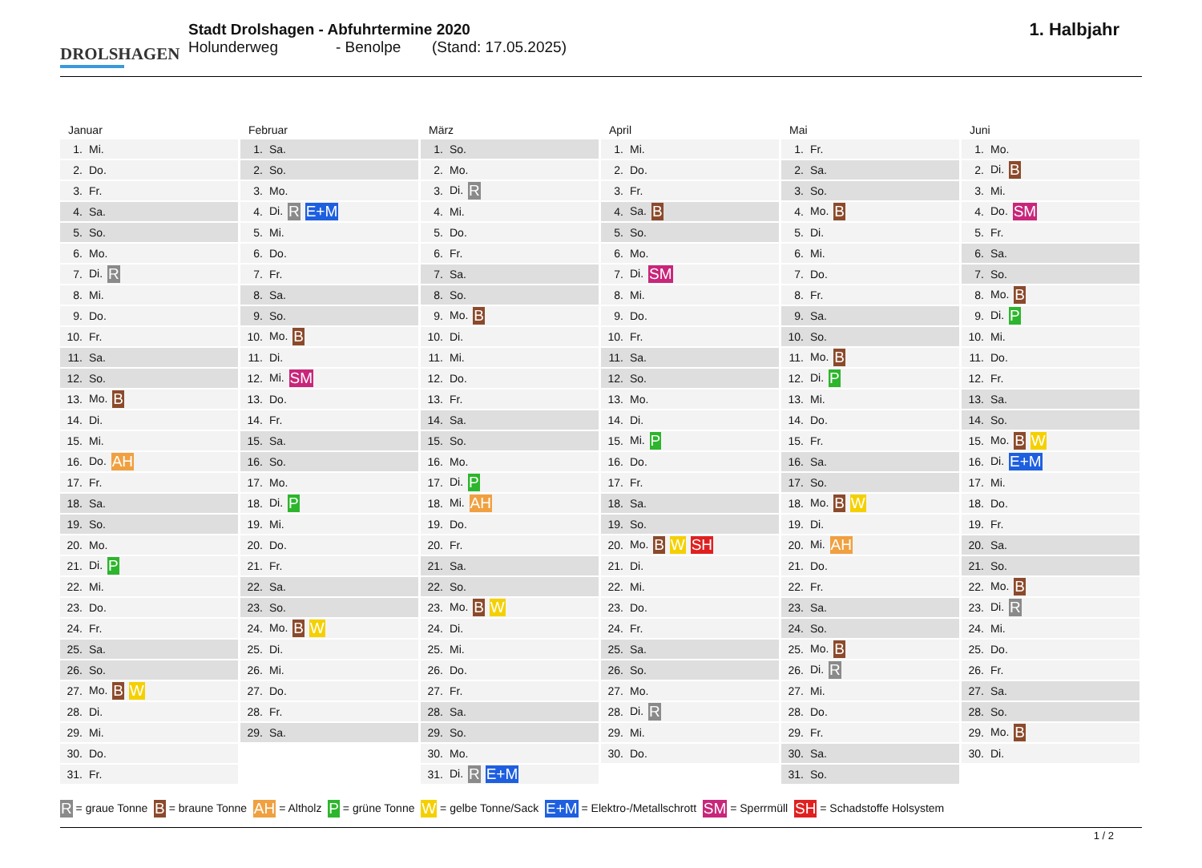DROLSHAGEN
Stadt Drolshagen - Abfuhrtermine 2020
Holunderweg - Benolpe (Stand: 17.05.2025)
1. Halbjahr
Januar
| 1. | Mi. |
| 2. | Do. |
| 3. | Fr. |
| 4. | Sa. |
| 5. | So. |
| 6. | Mo. |
| 7. | Di. R |
| 8. | Mi. |
| 9. | Do. |
| 10. | Fr. |
| 11. | Sa. |
| 12. | So. |
| 13. | Mo. B |
| 14. | Di. |
| 15. | Mi. |
| 16. | Do. AH |
| 17. | Fr. |
| 18. | Sa. |
| 19. | So. |
| 20. | Mo. |
| 21. | Di. P |
| 22. | Mi. |
| 23. | Do. |
| 24. | Fr. |
| 25. | Sa. |
| 26. | So. |
| 27. | Mo. B W |
| 28. | Di. |
| 29. | Mi. |
| 30. | Do. |
| 31. | Fr. |
Februar
| 1. | Sa. |
| 2. | So. |
| 3. | Mo. |
| 4. | Di. R E+M |
| 5. | Mi. |
| 6. | Do. |
| 7. | Fr. |
| 8. | Sa. |
| 9. | So. |
| 10. | Mo. B |
| 11. | Di. |
| 12. | Mi. SM |
| 13. | Do. |
| 14. | Fr. |
| 15. | Sa. |
| 16. | So. |
| 17. | Mo. |
| 18. | Di. P |
| 19. | Mi. |
| 20. | Do. |
| 21. | Fr. |
| 22. | Sa. |
| 23. | So. |
| 24. | Mo. B W |
| 25. | Di. |
| 26. | Mi. |
| 27. | Do. |
| 28. | Fr. |
| 29. | Sa. |
März
| 1. | So. |
| 2. | Mo. |
| 3. | Di. R |
| 4. | Mi. |
| 5. | Do. |
| 6. | Fr. |
| 7. | Sa. |
| 8. | So. |
| 9. | Mo. B |
| 10. | Di. |
| 11. | Mi. |
| 12. | Do. |
| 13. | Fr. |
| 14. | Sa. |
| 15. | So. |
| 16. | Mo. |
| 17. | Di. P |
| 18. | Mi. AH |
| 19. | Do. |
| 20. | Fr. |
| 21. | Sa. |
| 22. | So. |
| 23. | Mo. B W |
| 24. | Di. |
| 25. | Mi. |
| 26. | Do. |
| 27. | Fr. |
| 28. | Sa. |
| 29. | So. |
| 30. | Mo. |
| 31. | Di. R E+M |
April
| 1. | Mi. |
| 2. | Do. |
| 3. | Fr. |
| 4. | Sa. B |
| 5. | So. |
| 6. | Mo. |
| 7. | Di. SM |
| 8. | Mi. |
| 9. | Do. |
| 10. | Fr. |
| 11. | Sa. |
| 12. | So. |
| 13. | Mo. |
| 14. | Di. |
| 15. | Mi. P |
| 16. | Do. |
| 17. | Fr. |
| 18. | Sa. |
| 19. | So. |
| 20. | Mo. B W SH |
| 21. | Di. |
| 22. | Mi. |
| 23. | Do. |
| 24. | Fr. |
| 25. | Sa. |
| 26. | So. |
| 27. | Mo. |
| 28. | Di. R |
| 29. | Mi. |
| 30. | Do. |
Mai
| 1. | Fr. |
| 2. | Sa. |
| 3. | So. |
| 4. | Mo. B |
| 5. | Di. |
| 6. | Mi. |
| 7. | Do. |
| 8. | Fr. |
| 9. | Sa. |
| 10. | So. |
| 11. | Mo. B |
| 12. | Di. P |
| 13. | Mi. |
| 14. | Do. |
| 15. | Fr. |
| 16. | Sa. |
| 17. | So. |
| 18. | Mo. B W |
| 19. | Di. |
| 20. | Mi. AH |
| 21. | Do. |
| 22. | Fr. |
| 23. | Sa. |
| 24. | So. |
| 25. | Mo. B |
| 26. | Di. R |
| 27. | Mi. |
| 28. | Do. |
| 29. | Fr. |
| 30. | Sa. |
| 31. | So. |
Juni
| 1. | Mo. |
| 2. | Di. B |
| 3. | Mi. |
| 4. | Do. SM |
| 5. | Fr. |
| 6. | Sa. |
| 7. | So. |
| 8. | Mo. B |
| 9. | Di. P |
| 10. | Mi. |
| 11. | Do. |
| 12. | Fr. |
| 13. | Sa. |
| 14. | So. |
| 15. | Mo. B W |
| 16. | Di. E+M |
| 17. | Mi. |
| 18. | Do. |
| 19. | Fr. |
| 20. | Sa. |
| 21. | So. |
| 22. | Mo. B |
| 23. | Di. R |
| 24. | Mi. |
| 25. | Do. |
| 26. | Fr. |
| 27. | Sa. |
| 28. | So. |
| 29. | Mo. B |
| 30. | Di. |
R = graue Tonne B = braune Tonne AH = Altholz P = grüne Tonne W = gelbe Tonne/Sack E+M = Elektro-/Metallschrott SM = Sperrmüll SH = Schadstoffe Holsystem
1 / 2